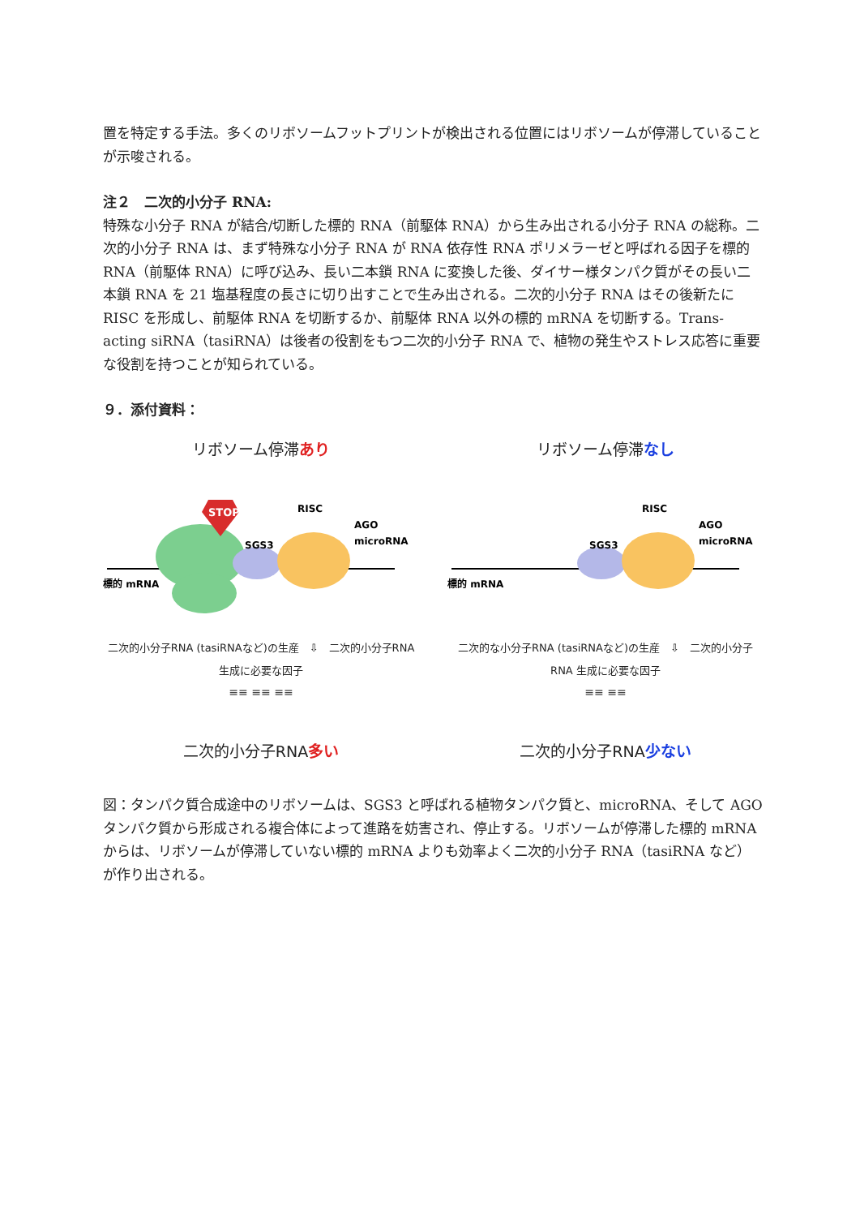置を特定する手法。多くのリボソームフットプリントが検出される位置にはリボソームが停滞していることが示唆される。
注２　二次的小分子 RNA:
特殊な小分子 RNA が結合/切断した標的 RNA（前駆体 RNA）から生み出される小分子 RNA の総称。二次的小分子 RNA は、まず特殊な小分子 RNA が RNA 依存性 RNA ポリメラーゼと呼ばれる因子を標的 RNA（前駆体 RNA）に呼び込み、長い二本鎖 RNA に変換した後、ダイサー様タンパク質がその長い二本鎖 RNA を 21 塩基程度の長さに切り出すことで生み出される。二次的小分子 RNA はその後新たに RISC を形成し、前駆体 RNA を切断するか、前駆体 RNA 以外の標的 mRNA を切断する。Trans-acting siRNA（tasiRNA）は後者の役割をもつ二次的小分子 RNA で、植物の発生やストレス応答に重要な役割を持つことが知られている。
９．添付資料：
リボソーム停滞あり
STOP
RISC
AGO
microRNA
SGS3
標的 mRNA
二次的小分子RNA (tasiRNAなど)の生産　⇩　二次的小分子RNA 生成に必要な因子
≡≡ ≡≡ ≡≡
二次的小分子RNA多い
リボソーム停滞なし
RISC
AGO
microRNA
SGS3
標的 mRNA
二次的な小分子RNA (tasiRNAなど)の生産　⇩　二次的小分子RNA 生成に必要な因子
≡≡ ≡≡
二次的小分子RNA少ない
図：タンパク質合成途中のリボソームは、SGS3 と呼ばれる植物タンパク質と、microRNA、そして AGO タンパク質から形成される複合体によって進路を妨害され、停止する。リボソームが停滞した標的 mRNA からは、リボソームが停滞していない標的 mRNA よりも効率よく二次的小分子 RNA（tasiRNA など）が作り出される。